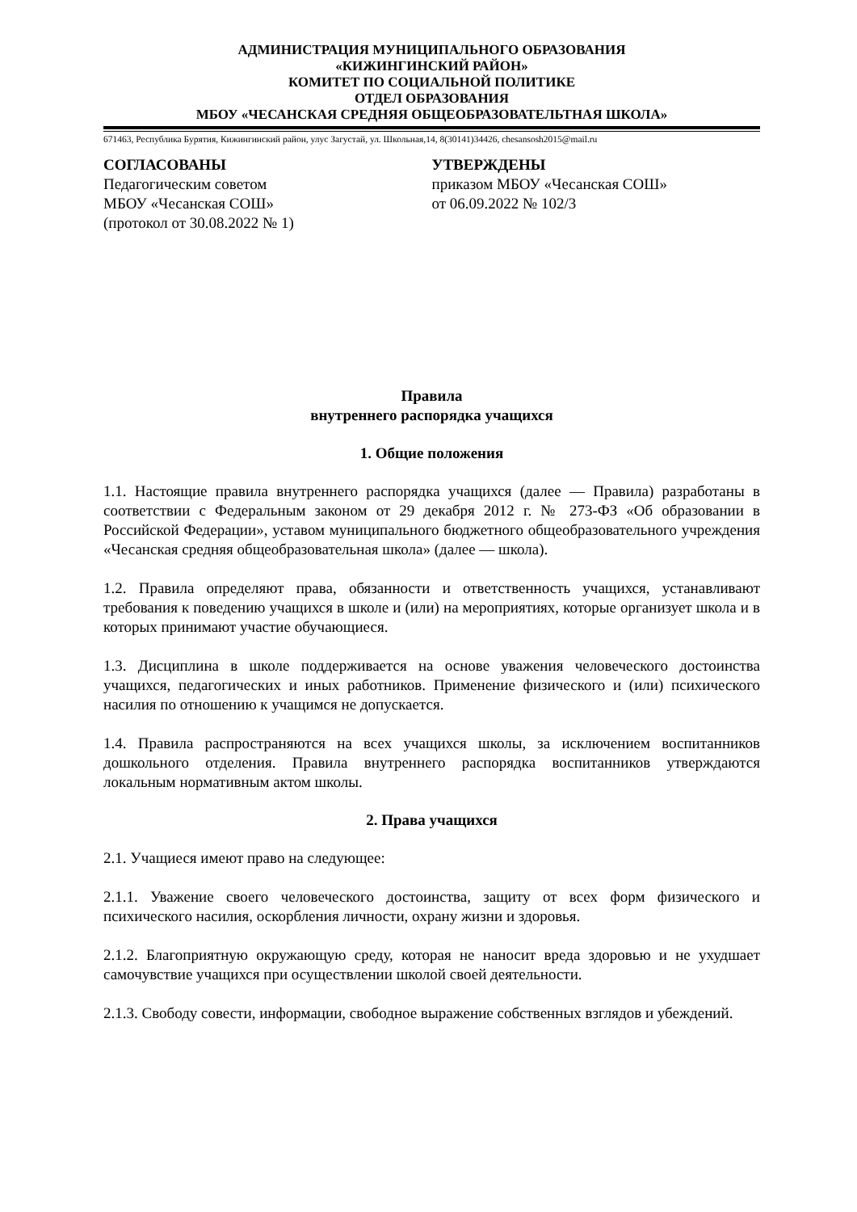АДМИНИСТРАЦИЯ МУНИЦИПАЛЬНОГО ОБРАЗОВАНИЯ
«КИЖИНГИНСКИЙ РАЙОН»
КОМИТЕТ ПО СОЦИАЛЬНОЙ ПОЛИТИКЕ
ОТДЕЛ ОБРАЗОВАНИЯ
МБОУ «ЧЕСАНСКАЯ СРЕДНЯЯ ОБЩЕОБРАЗОВАТЕЛЬТНАЯ ШКОЛА»
671463, Республика Бурятия, Кижингинский район, улус Загустай, ул. Школьная,14, 8(30141)34426, chesansosh2015@mail.ru
СОГЛАСОВАНЫ
Педагогическим советом
МБОУ «Чесанская СОШ»
(протокол от 30.08.2022 № 1)
УТВЕРЖДЕНЫ
приказом МБОУ «Чесанская СОШ»
от 06.09.2022 № 102/3
Правила
внутреннего распорядка учащихся
1. Общие положения
1.1. Настоящие правила внутреннего распорядка учащихся (далее — Правила) разработаны в соответствии с Федеральным законом от 29 декабря 2012 г. № 273-ФЗ «Об образовании в Российской Федерации», уставом муниципального бюджетного общеобразовательного учреждения «Чесанская средняя общеобразовательная школа» (далее — школа).
1.2. Правила определяют права, обязанности и ответственность учащихся, устанавливают требования к поведению учащихся в школе и (или) на мероприятиях, которые организует школа и в которых принимают участие обучающиеся.
1.3. Дисциплина в школе поддерживается на основе уважения человеческого достоинства учащихся, педагогических и иных работников. Применение физического и (или) психического насилия по отношению к учащимся не допускается.
1.4. Правила распространяются на всех учащихся школы, за исключением воспитанников дошкольного отделения. Правила внутреннего распорядка воспитанников утверждаются локальным нормативным актом школы.
2. Права учащихся
2.1. Учащиеся имеют право на следующее:
2.1.1. Уважение своего человеческого достоинства, защиту от всех форм физического и психического насилия, оскорбления личности, охрану жизни и здоровья.
2.1.2. Благоприятную окружающую среду, которая не наносит вреда здоровью и не ухудшает самочувствие учащихся при осуществлении школой своей деятельности.
2.1.3. Свободу совести, информации, свободное выражение собственных взглядов и убеждений.